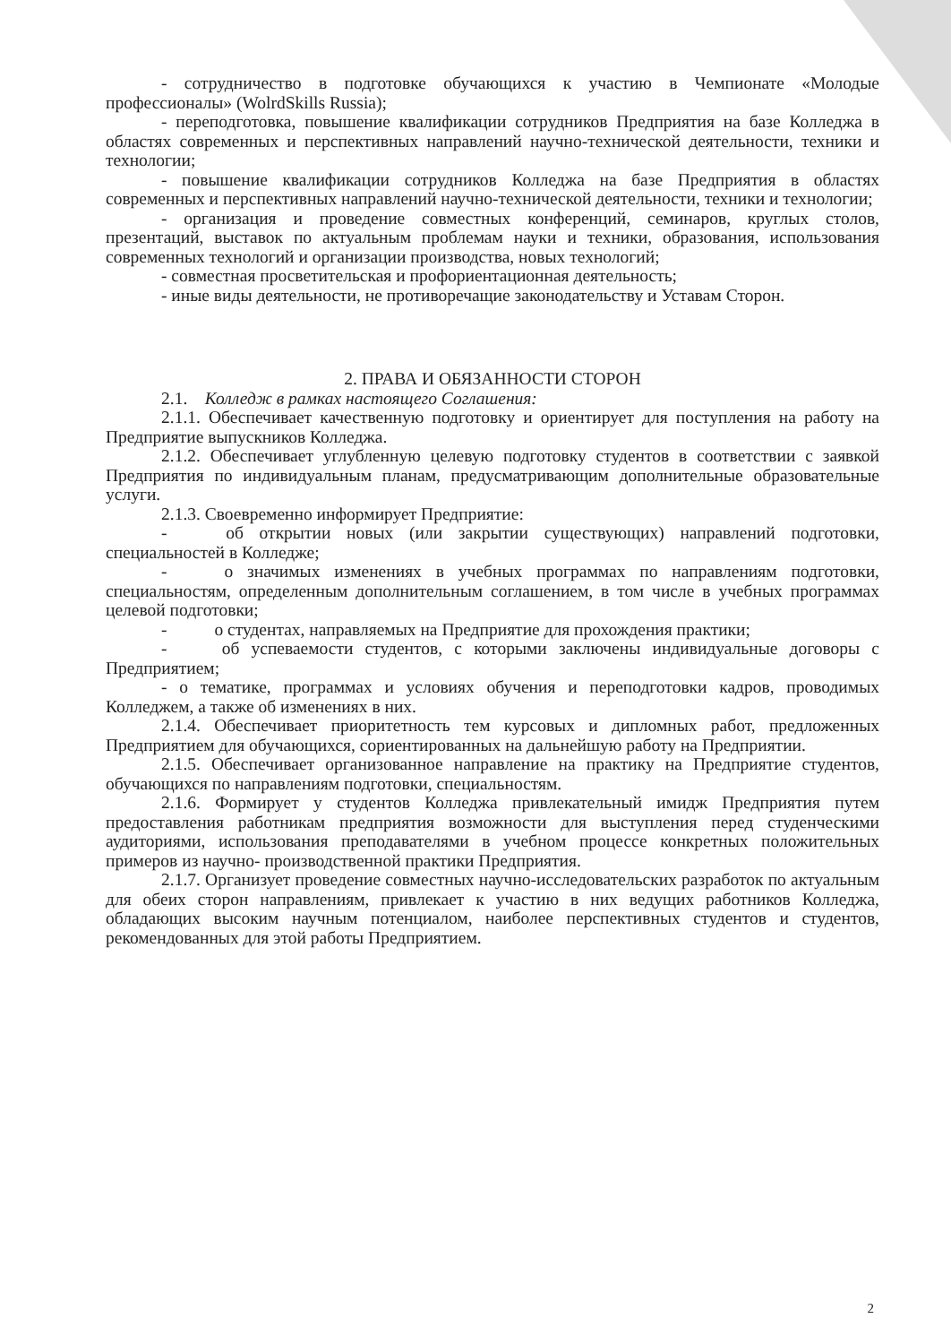- сотрудничество в подготовке обучающихся к участию в Чемпионате «Молодые профессионалы» (WolrdSkills Russia);
- переподготовка, повышение квалификации сотрудников Предприятия на базе Колледжа в областях современных и перспективных направлений научно-технической деятельности, техники и технологии;
- повышение квалификации сотрудников Колледжа на базе Предприятия в областях современных и перспективных направлений научно-технической деятельности, техники и технологии;
- организация и проведение совместных конференций, семинаров, круглых столов, презентаций, выставок по актуальным проблемам науки и техники, образования, использования современных технологий и организации производства, новых технологий;
- совместная просветительская и профориентационная деятельность;
- иные виды деятельности, не противоречащие законодательству и Уставам Сторон.
2. ПРАВА И ОБЯЗАННОСТИ СТОРОН
2.1. Колледж в рамках настоящего Соглашения:
2.1.1. Обеспечивает качественную подготовку и ориентирует для поступления на работу на Предприятие выпускников Колледжа.
2.1.2. Обеспечивает углубленную целевую подготовку студентов в соответствии с заявкой Предприятия по индивидуальным планам, предусматривающим дополнительные образовательные услуги.
2.1.3. Своевременно информирует Предприятие:
- об открытии новых (или закрытии существующих) направлений подготовки, специальностей в Колледже;
- о значимых изменениях в учебных программах по направлениям подготовки, специальностям, определенным дополнительным соглашением, в том числе в учебных программах целевой подготовки;
- о студентах, направляемых на Предприятие для прохождения практики;
- об успеваемости студентов, с которыми заключены индивидуальные договоры с Предприятием;
- о тематике, программах и условиях обучения и переподготовки кадров, проводимых Колледжем, а также об изменениях в них.
2.1.4. Обеспечивает приоритетность тем курсовых и дипломных работ, предложенных Предприятием для обучающихся, сориентированных на дальнейшую работу на Предприятии.
2.1.5. Обеспечивает организованное направление на практику на Предприятие студентов, обучающихся по направлениям подготовки, специальностям.
2.1.6. Формирует у студентов Колледжа привлекательный имидж Предприятия путем предоставления работникам предприятия возможности для выступления перед студенческими аудиториями, использования преподавателями в учебном процессе конкретных положительных примеров из научно- производственной практики Предприятия.
2.1.7. Организует проведение совместных научно-исследовательских разработок по актуальным для обеих сторон направлениям, привлекает к участию в них ведущих работников Колледжа, обладающих высоким научным потенциалом, наиболее перспективных студентов и студентов, рекомендованных для этой работы Предприятием.
2